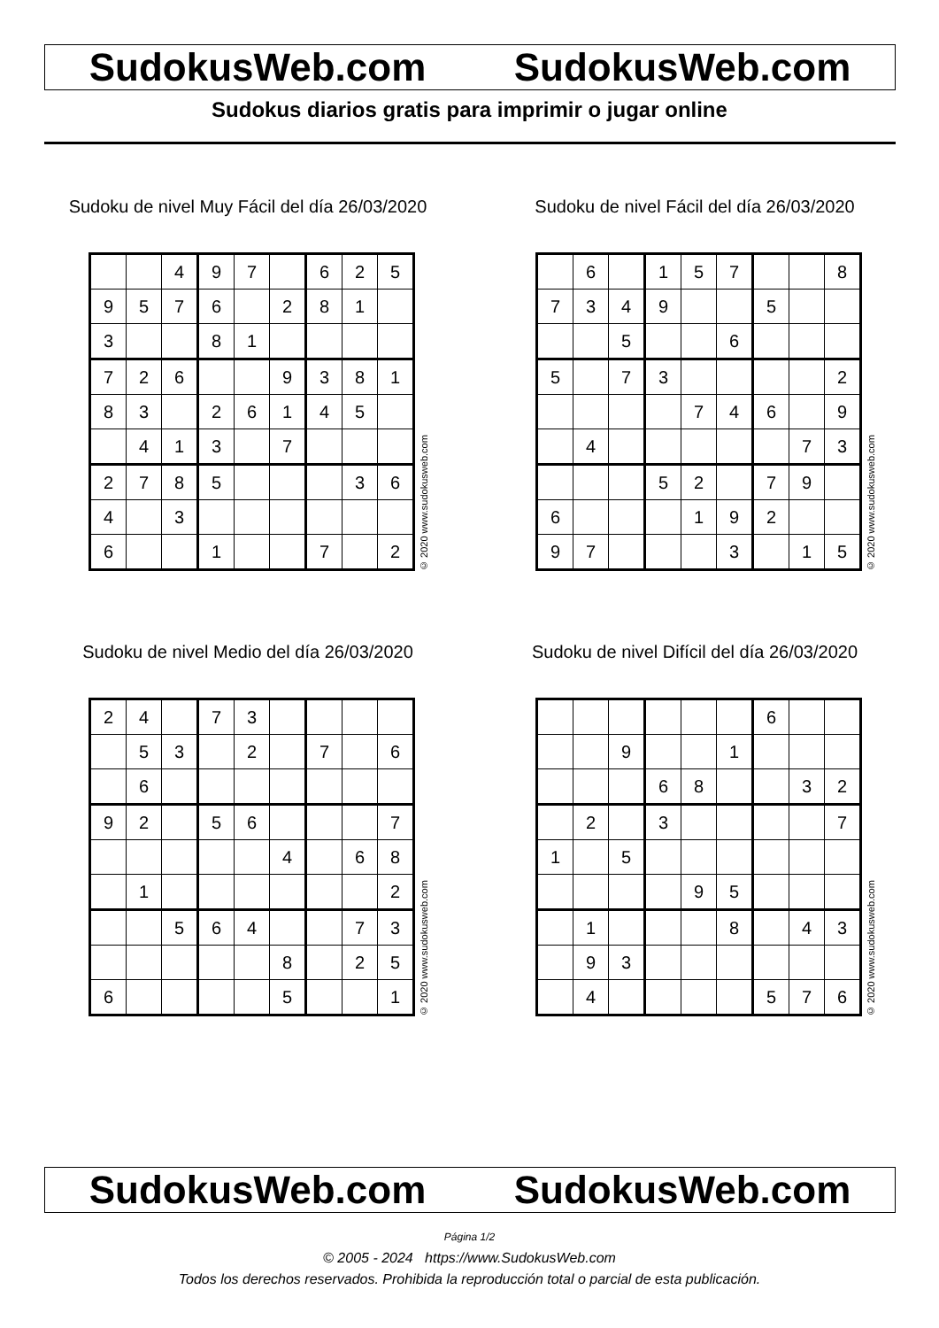SudokusWeb.com SudokusWeb.com
Sudokus diarios gratis para imprimir o jugar online
Sudoku de nivel Muy Fácil del día 26/03/2020
| | | 4 | 9 | 7 | | 6 | 2 | 5 |
| 9 | 5 | 7 | 6 | | 2 | 8 | 1 | |
| 3 | | | 8 | 1 | | | | |
| 7 | 2 | 6 | | | 9 | 3 | 8 | 1 |
| 8 | 3 | | 2 | 6 | 1 | 4 | 5 | |
| | 4 | 1 | 3 | | 7 | | | |
| 2 | 7 | 8 | 5 | | | | 3 | 6 |
| 4 | | 3 | | | | | | |
| 6 | | | 1 | | | 7 | | 2 |
© 2020 www.sudokusweb.com
Sudoku de nivel Fácil del día 26/03/2020
| | 6 | | 1 | 5 | 7 | | | 8 |
| 7 | 3 | 4 | 9 | | | 5 | | |
| | | 5 | | | 6 | | | |
| 5 | | 7 | 3 | | | | | 2 |
| | | | | 7 | 4 | 6 | | 9 |
| | 4 | | | | | | 7 | 3 |
| | | | 5 | 2 | | 7 | 9 | |
| 6 | | | | 1 | 9 | 2 | | |
| 9 | 7 | | | | 3 | | 1 | 5 |
© 2020 www.sudokusweb.com
Sudoku de nivel Medio del día 26/03/2020
| 2 | 4 | | 7 | 3 | | | | |
| | 5 | 3 | | 2 | | 7 | | 6 |
| | 6 | | | | | | | |
| 9 | 2 | | 5 | 6 | | | | 7 |
| | | | | | 4 | | 6 | 8 |
| | 1 | | | | | | | 2 |
| | | 5 | 6 | 4 | | | 7 | 3 |
| | | | | | 8 | | 2 | 5 |
| 6 | | | | | 5 | | | 1 |
© 2020 www.sudokusweb.com
Sudoku de nivel Difícil del día 26/03/2020
| | | | | | | 6 | | |
| | | 9 | | | 1 | | | |
| | | | 6 | 8 | | | 3 | 2 |
| | 2 | | 3 | | | | | 7 |
| 1 | | 5 | | | | | | |
| | | | | 9 | 5 | | | |
| | 1 | | | | 8 | | 4 | 3 |
| | 9 | 3 | | | | | | |
| | 4 | | | | | 5 | 7 | 6 |
© 2020 www.sudokusweb.com
SudokusWeb.com SudokusWeb.com
Página 1/2
© 2005 - 2024 https://www.SudokusWeb.com
Todos los derechos reservados. Prohibida la reproducción total o parcial de esta publicación.